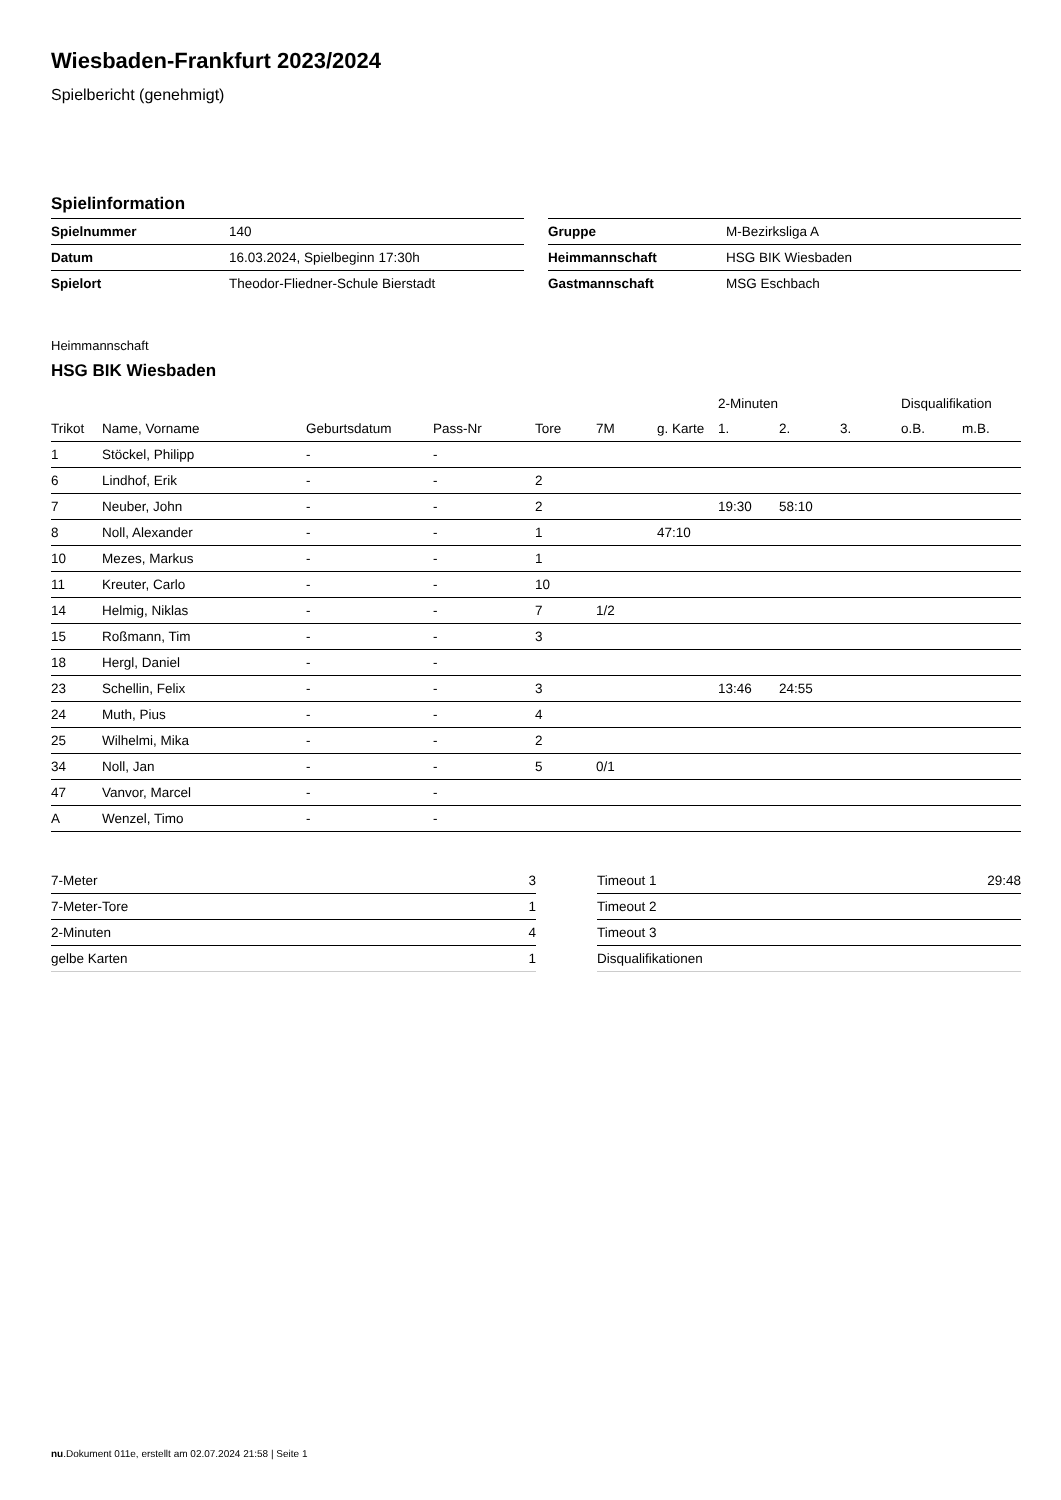Wiesbaden-Frankfurt 2023/2024
Spielbericht (genehmigt)
Spielinformation
| Spielnummer | 140 |
| Datum | 16.03.2024, Spielbeginn 17:30h |
| Spielort | Theodor-Fliedner-Schule Bierstadt |
| Gruppe | M-Bezirksliga A |
| Heimmannschaft | HSG BIK Wiesbaden |
| Gastmannschaft | MSG Eschbach |
Heimmannschaft
HSG BIK Wiesbaden
| | | | | | | | 2-Minuten | | | Disqualifikation | |
| --- | --- | --- | --- | --- | --- | --- | --- | --- | --- | --- | --- |
| Trikot | Name, Vorname | Geburtsdatum | Pass-Nr | Tore | 7M | g. Karte | 1. | 2. | 3. | o.B. | m.B. |
| 1 | Stöckel, Philipp | - | - | | | | | | | | |
| 6 | Lindhof, Erik | - | - | 2 | | | | | | | |
| 7 | Neuber, John | - | - | 2 | | | 19:30 | 58:10 | | | |
| 8 | Noll, Alexander | - | - | 1 | | 47:10 | | | | | |
| 10 | Mezes, Markus | - | - | 1 | | | | | | | |
| 11 | Kreuter, Carlo | - | - | 10 | | | | | | | |
| 14 | Helmig, Niklas | - | - | 7 | 1/2 | | | | | | |
| 15 | Roßmann, Tim | - | - | 3 | | | | | | | |
| 18 | Hergl, Daniel | - | - | | | | | | | | |
| 23 | Schellin, Felix | - | - | 3 | | | 13:46 | 24:55 | | | |
| 24 | Muth, Pius | - | - | 4 | | | | | | | |
| 25 | Wilhelmi, Mika | - | - | 2 | | | | | | | |
| 34 | Noll, Jan | - | - | 5 | 0/1 | | | | | | |
| 47 | Vanvor, Marcel | - | - | | | | | | | | |
| A | Wenzel, Timo | - | - | | | | | | | | |
| 7-Meter | 3 |
| 7-Meter-Tore | 1 |
| 2-Minuten | 4 |
| gelbe Karten | 1 |
| Timeout 1 | 29:48 |
| Timeout 2 | |
| Timeout 3 | |
| Disqualifikationen | |
nu.Dokument 011e, erstellt am 02.07.2024 21:58 | Seite 1